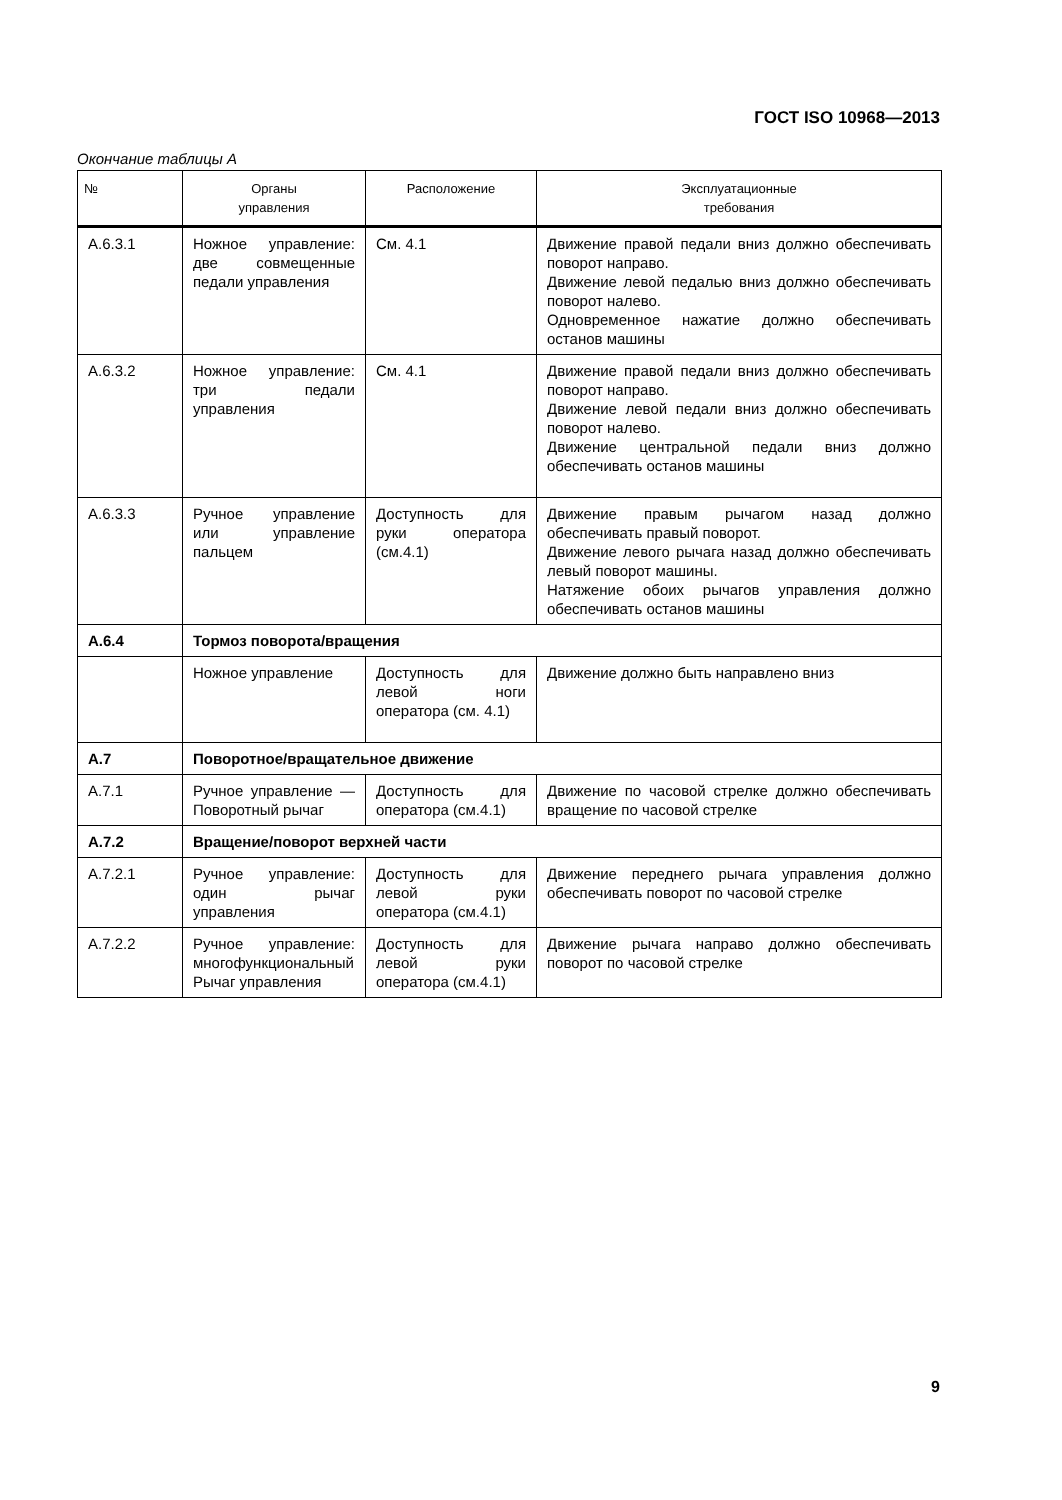ГОСТ ISO 10968—2013
Окончание таблицы А
| № | Органы управления | Расположение | Эксплуатационные требования |
| --- | --- | --- | --- |
| А.6.3.1 | Ножное управление: две совмещенные педали управления | См. 4.1 | Движение правой педали вниз должно обеспечивать поворот направо. Движение левой педалью вниз должно обеспечивать поворот налево. Одновременное нажатие должно обеспечивать останов машины |
| А.6.3.2 | Ножное управление: три педали управления | См. 4.1 | Движение правой педали вниз должно обеспечивать поворот направо. Движение левой педали вниз должно обеспечивать поворот налево. Движение центральной педали вниз должно обеспечивать останов машины |
| А.6.3.3 | Ручное управление или управление пальцем | Доступность для руки оператора (см.4.1) | Движение правым рычагом назад должно обеспечивать правый поворот. Движение левого рычага назад должно обеспечивать левый поворот машины. Натяжение обоих рычагов управления должно обеспечивать останов машины |
| А.6.4 | Тормоз поворота/вращения | | |
| | Ножное управление | Доступность для левой ноги оператора (см. 4.1) | Движение должно быть направлено вниз |
| А.7 | Поворотное/вращательное движение | | |
| А.7.1 | Ручное управление — Поворотный рычаг | Доступность для оператора (см.4.1) | Движение по часовой стрелке должно обеспечивать вращение по часовой стрелке |
| А.7.2 | Вращение/поворот верхней части | | |
| А.7.2.1 | Ручное управление: один рычаг управления | Доступность для левой руки оператора (см.4.1) | Движение переднего рычага управления должно обеспечивать поворот по часовой стрелке |
| А.7.2.2 | Ручное управление: многофункциональный Рычаг управления | Доступность для левой руки оператора (см.4.1) | Движение рычага направо должно обеспечивать поворот по часовой стрелке |
9